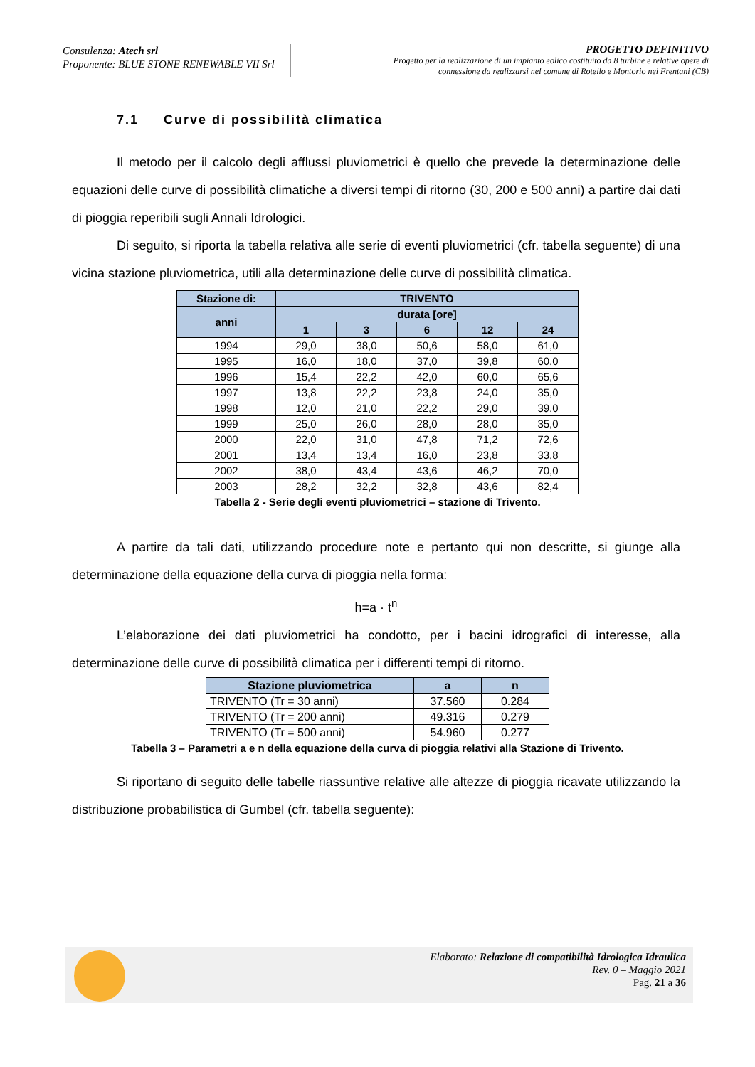Consulenza: Atech srl
Proponente: BLUE STONE RENEWABLE VII Srl
PROGETTO DEFINITIVO
Progetto per la realizzazione di un impianto eolico costituito da 8 turbine e relative opere di
connessione da realizzarsi nel comune di Rotello e Montorio nei Frentani (CB)
7.1 Curve di possibilità climatica
Il metodo per il calcolo degli afflussi pluviometrici è quello che prevede la determinazione delle equazioni delle curve di possibilità climatiche a diversi tempi di ritorno (30, 200 e 500 anni) a partire dai dati di pioggia reperibili sugli Annali Idrologici.
Di seguito, si riporta la tabella relativa alle serie di eventi pluviometrici (cfr. tabella seguente) di una vicina stazione pluviometrica, utili alla determinazione delle curve di possibilità climatica.
| Stazione di: | TRIVENTO | | | | |
| --- | --- | --- | --- | --- | --- |
| anni | durata [ore] | | | | |
| | 1 | 3 | 6 | 12 | 24 |
| 1994 | 29,0 | 38,0 | 50,6 | 58,0 | 61,0 |
| 1995 | 16,0 | 18,0 | 37,0 | 39,8 | 60,0 |
| 1996 | 15,4 | 22,2 | 42,0 | 60,0 | 65,6 |
| 1997 | 13,8 | 22,2 | 23,8 | 24,0 | 35,0 |
| 1998 | 12,0 | 21,0 | 22,2 | 29,0 | 39,0 |
| 1999 | 25,0 | 26,0 | 28,0 | 28,0 | 35,0 |
| 2000 | 22,0 | 31,0 | 47,8 | 71,2 | 72,6 |
| 2001 | 13,4 | 13,4 | 16,0 | 23,8 | 33,8 |
| 2002 | 38,0 | 43,4 | 43,6 | 46,2 | 70,0 |
| 2003 | 28,2 | 32,2 | 32,8 | 43,6 | 82,4 |
Tabella 2 - Serie degli eventi pluviometrici – stazione di Trivento.
A partire da tali dati, utilizzando procedure note e pertanto qui non descritte, si giunge alla determinazione della equazione della curva di pioggia nella forma:
h=a · t<sup>n</sup>
L’elaborazione dei dati pluviometrici ha condotto, per i bacini idrografici di interesse, alla determinazione delle curve di possibilità climatica per i differenti tempi di ritorno.
| Stazione pluviometrica | a | n |
| --- | --- | --- |
| TRIVENTO (Tr = 30 anni) | 37.560 | 0.284 |
| TRIVENTO (Tr = 200 anni) | 49.316 | 0.279 |
| TRIVENTO (Tr = 500 anni) | 54.960 | 0.277 |
Tabella 3 – Parametri a e n della equazione della curva di pioggia relativi alla Stazione di Trivento.
Si riportano di seguito delle tabelle riassuntive relative alle altezze di pioggia ricavate utilizzando la distribuzione probabilistica di Gumbel (cfr. tabella seguente):
Elaborato: Relazione di compatibilità Idrologica Idraulica
Rev. 0 – Maggio 2021
Pag. 21 a 36